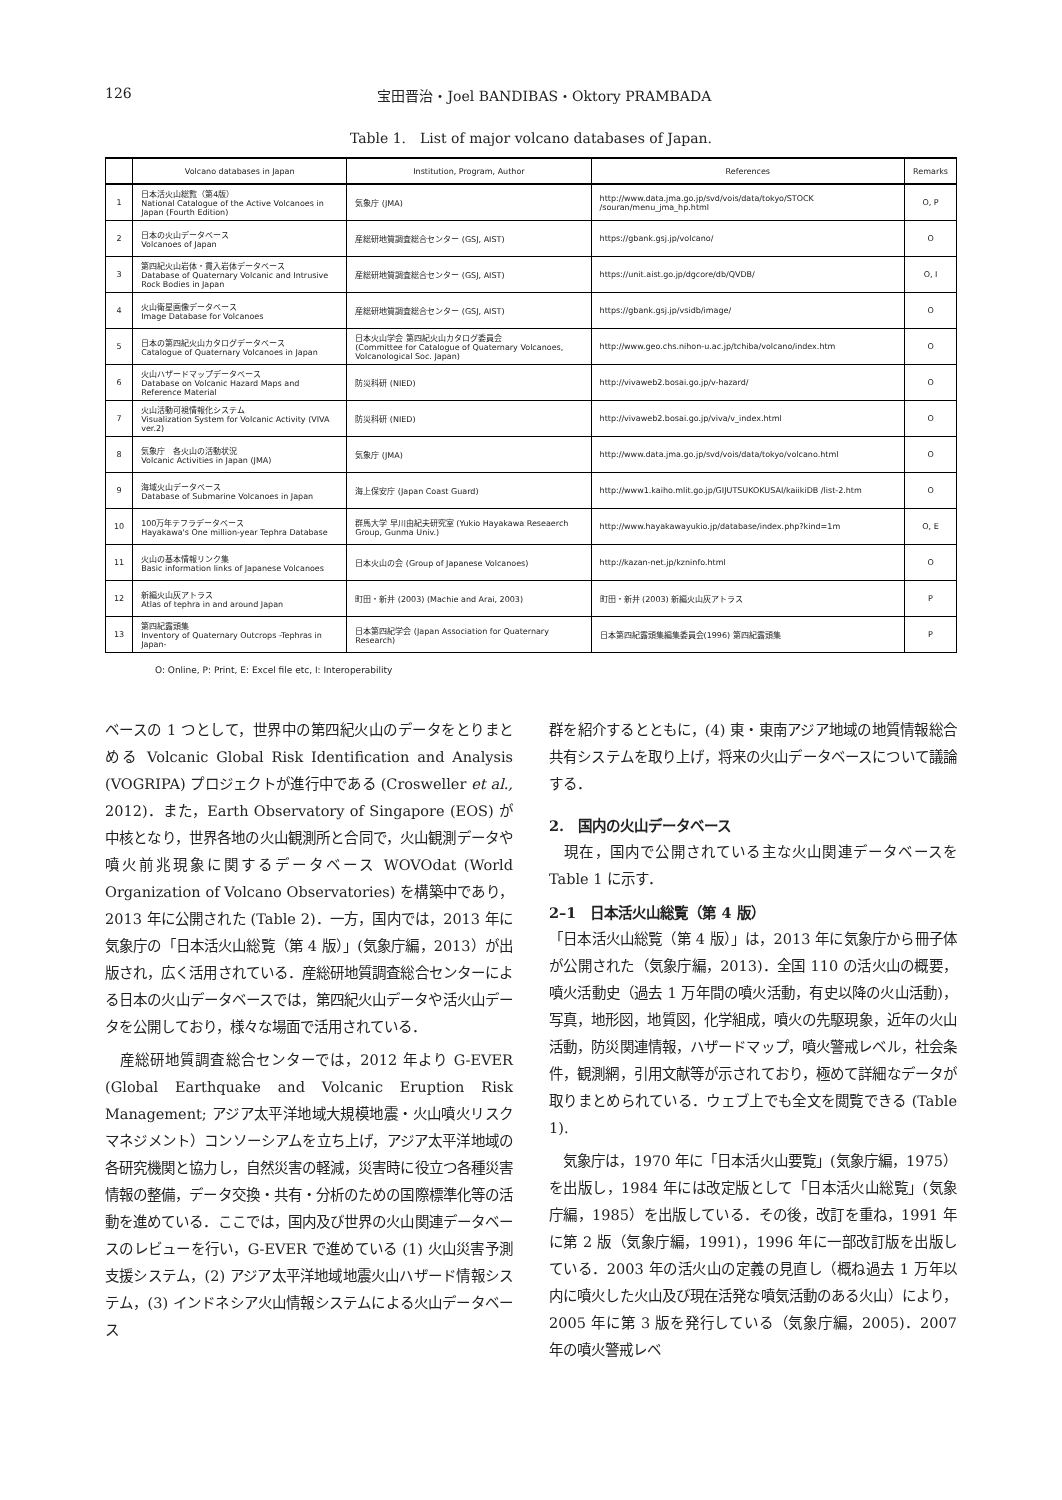126 宝田晋治・Joel BANDIBAS・Oktory PRAMBADA
Table 1.　List of major volcano databases of Japan.
| | Volcano databases in Japan | Institution, Program, Author | References | Remarks |
| --- | --- | --- | --- | --- |
| 1 | 日本活火山総覧（第4版） National Catalogue of the Active Volcanoes in Japan (Fourth Edition) | 気象庁 (JMA) | http://www.data.jma.go.jp/svd/vois/data/tokyo/STOCK /souran/menu_jma_hp.html | O, P |
| 2 | 日本の火山データベース Volcanoes of Japan | 産総研地質調査総合センター (GSJ, AIST) | https://gbank.gsj.jp/volcano/ | O |
| 3 | 第四紀火山岩体・貫入岩体データベース Database of Quaternary Volcanic and Intrusive Rock Bodies in Japan | 産総研地質調査総合センター (GSJ, AIST) | https://unit.aist.go.jp/dgcore/db/QVDB/ | O, I |
| 4 | 火山衛星画像データベース Image Database for Volcanoes | 産総研地質調査総合センター (GSJ, AIST) | https://gbank.gsj.jp/vsidb/image/ | O |
| 5 | 日本の第四紀火山カタログデータベース Catalogue of Quaternary Volcanoes in Japan | 日本火山学会 第四紀火山カタログ委員会 (Committee for Catalogue of Quaternary Volcanoes, Volcanological Soc. Japan) | http://www.geo.chs.nihon-u.ac.jp/tchiba/volcano/index.htm | O |
| 6 | 火山ハザードマップデータベース Database on Volcanic Hazard Maps and Reference Material | 防災科研 (NIED) | http://vivaweb2.bosai.go.jp/v-hazard/ | O |
| 7 | 火山活動可視情報化システム Visualization System for Volcanic Activity (VIVA ver.2) | 防災科研 (NIED) | http://vivaweb2.bosai.go.jp/viva/v_index.html | O |
| 8 | 気象庁 各火山の活動状況 Volcanic Activities in Japan (JMA) | 気象庁 (JMA) | http://www.data.jma.go.jp/svd/vois/data/tokyo/volcano.html | O |
| 9 | 海域火山データベース Database of Submarine Volcanoes in Japan | 海上保安庁 (Japan Coast Guard) | http://www1.kaiho.mlit.go.jp/GIJUTSUKOKUSAI/kaiikiDB /list-2.htm | O |
| 10 | 100万年テフラデータベース Hayakawa's One million-year Tephra Database | 群馬大学 早川由紀夫研究室 (Yukio Hayakawa Reseaerch Group, Gunma Univ.) | http://www.hayakawayukio.jp/database/index.php?kind=1m | O, E |
| 11 | 火山の基本情報リンク集 Basic information links of Japanese Volcanoes | 日本火山の会 (Group of Japanese Volcanoes) | http://kazan-net.jp/kzninfo.html | O |
| 12 | 新編火山灰アトラス Atlas of tephra in and around Japan | 町田・新井 (2003) (Machie and Arai, 2003) | 町田・新井 (2003) 新編火山灰アトラス | P |
| 13 | 第四紀露頭集 Inventory of Quaternary Outcrops -Tephras in Japan- | 日本第四紀学会 (Japan Association for Quaternary Research) | 日本第四紀露頭集編集委員会(1996) 第四紀露頭集 | P |
O: Online, P: Print, E: Excel file etc, I: Interoperability
ベースの 1 つとして，世界中の第四紀火山のデータをとりまとめる Volcanic Global Risk Identification and Analysis (VOGRIPA) プロジェクトが進行中である (Crosweller et al., 2012)．また，Earth Observatory of Singapore (EOS) が中核となり，世界各地の火山観測所と合同で，火山観測データや噴火前兆現象に関するデータベース WOVOdat (World Organization of Volcano Observatories) を構築中であり，2013 年に公開された (Table 2)．一方，国内では，2013 年に気象庁の「日本活火山総覧（第 4 版）」(気象庁編，2013）が出版され，広く活用されている．産総研地質調査総合センターによる日本の火山データベースでは，第四紀火山データや活火山データを公開しており，様々な場面で活用されている．
　産総研地質調査総合センターでは，2012 年より G-EVER (Global Earthquake and Volcanic Eruption Risk Management; アジア太平洋地域大規模地震・火山噴火リスクマネジメント）コンソーシアムを立ち上げ，アジア太平洋地域の各研究機関と協力し，自然災害の軽減，災害時に役立つ各種災害情報の整備，データ交換・共有・分析のための国際標準化等の活動を進めている．ここでは，国内及び世界の火山関連データベースのレビューを行い，G-EVER で進めている (1) 火山災害予測支援システム，(2) アジア太平洋地域地震火山ハザード情報システム，(3) インドネシア火山情報システムによる火山データベース
群を紹介するとともに，(4) 東・東南アジア地域の地質情報総合共有システムを取り上げ，将来の火山データベースについて議論する．
2.　国内の火山データベース
　現在，国内で公開されている主な火山関連データベースを Table 1 に示す．
2–1　日本活火山総覧（第 4 版）
「日本活火山総覧（第 4 版）」は，2013 年に気象庁から冊子体が公開された（気象庁編，2013)．全国 110 の活火山の概要，噴火活動史（過去 1 万年間の噴火活動，有史以降の火山活動)，写真，地形図，地質図，化学組成，噴火の先駆現象，近年の火山活動，防災関連情報，ハザードマップ，噴火警戒レベル，社会条件，観測網，引用文献等が示されており，極めて詳細なデータが取りまとめられている．ウェブ上でも全文を閲覧できる (Table 1).
　気象庁は，1970 年に「日本活火山要覧」(気象庁編，1975）を出版し，1984 年には改定版として「日本活火山総覧」(気象庁編，1985）を出版している．その後，改訂を重ね，1991 年に第 2 版（気象庁編，1991)，1996 年に一部改訂版を出版している．2003 年の活火山の定義の見直し（概ね過去 1 万年以内に噴火した火山及び現在活発な噴気活動のある火山）により，2005 年に第 3 版を発行している（気象庁編，2005)．2007 年の噴火警戒レベ